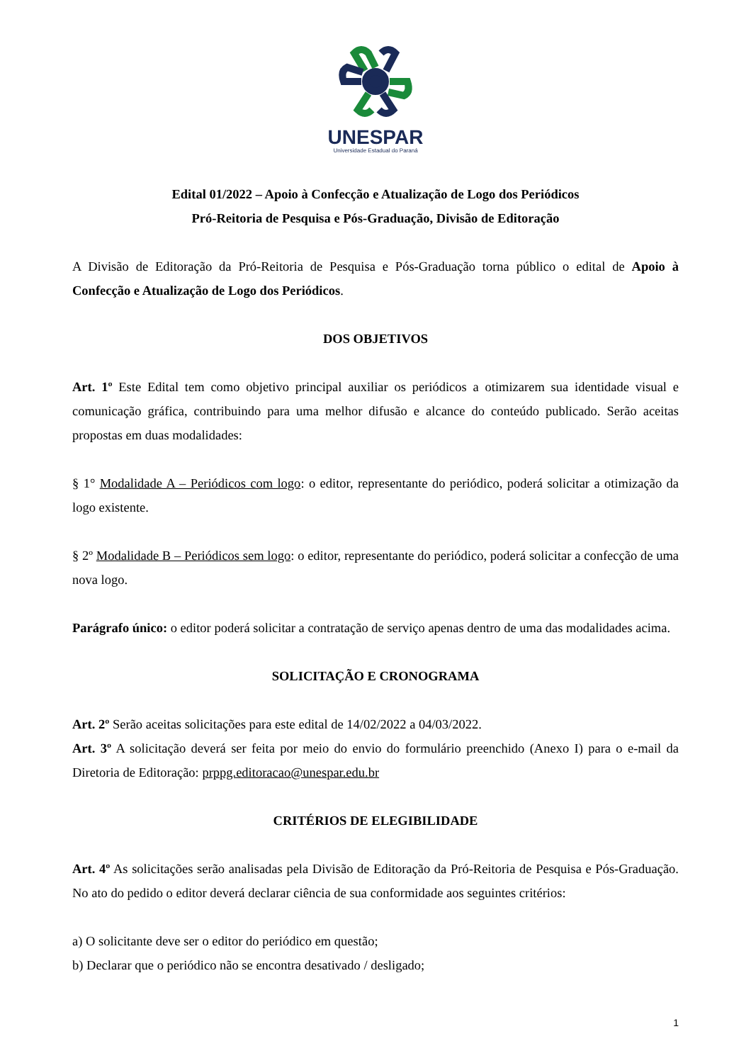UNESPAR
Universidade Estadual do Paraná
Edital 01/2022 – Apoio à Confecção e Atualização de Logo dos Periódicos
Pró-Reitoria de Pesquisa e Pós-Graduação, Divisão de Editoração
A Divisão de Editoração da Pró-Reitoria de Pesquisa e Pós-Graduação torna público o edital de Apoio à Confecção e Atualização de Logo dos Periódicos.
DOS OBJETIVOS
Art. 1º Este Edital tem como objetivo principal auxiliar os periódicos a otimizarem sua identidade visual e comunicação gráfica, contribuindo para uma melhor difusão e alcance do conteúdo publicado. Serão aceitas propostas em duas modalidades:
§ 1° Modalidade A – Periódicos com logo: o editor, representante do periódico, poderá solicitar a otimização da logo existente.
§ 2º Modalidade B – Periódicos sem logo: o editor, representante do periódico, poderá solicitar a confecção de uma nova logo.
Parágrafo único: o editor poderá solicitar a contratação de serviço apenas dentro de uma das modalidades acima.
SOLICITAÇÃO E CRONOGRAMA
Art. 2º Serão aceitas solicitações para este edital de 14/02/2022 a 04/03/2022.
Art. 3º A solicitação deverá ser feita por meio do envio do formulário preenchido (Anexo I) para o e-mail da Diretoria de Editoração: prppg.editoracao@unespar.edu.br
CRITÉRIOS DE ELEGIBILIDADE
Art. 4º As solicitações serão analisadas pela Divisão de Editoração da Pró-Reitoria de Pesquisa e Pós-Graduação. No ato do pedido o editor deverá declarar ciência de sua conformidade aos seguintes critérios:
a) O solicitante deve ser o editor do periódico em questão;
b) Declarar que o periódico não se encontra desativado / desligado;
1